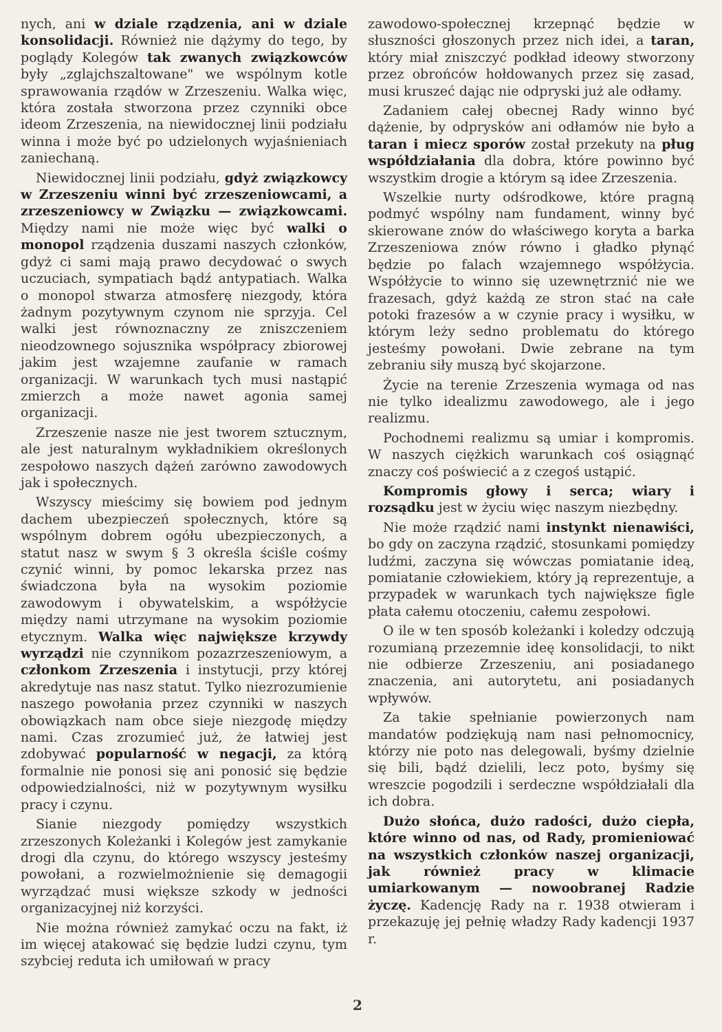nych, ani w dziale rządzenia, ani w dziale konsolidacji. Również nie dążymy do tego, by poglądy Kolegów tak zwanych związkowców były „zglajchszaltowane" we wspólnym kotle sprawowania rządów w Zrzeszeniu. Walka więc, która została stworzona przez czynniki obce ideom Zrzeszenia, na niewidocznej linii podziału winna i może być po udzielonych wyjaśnieniach zaniechaną.
Niewidocznej linii podziału, gdyż związkowcy w Zrzeszeniu winni być zrzeszeniowcami, a zrzeszeniowcy w Związku — związkowcami. Między nami nie może więc być walki o monopol rządzenia duszami naszych członków, gdyż ci sami mają prawo decydować o swych uczuciach, sympatiach bądź antypatiach. Walka o monopol stwarza atmosferę niezgody, która żadnym pozytywnym czynom nie sprzyja. Cel walki jest równoznaczny ze zniszczeniem nieodzownego sojusznika współpracy zbiorowej jakim jest wzajemne zaufanie w ramach organizacji. W warunkach tych musi nastąpić zmierzch a może nawet agonia samej organizacji.
Zrzeszenie nasze nie jest tworem sztucznym, ale jest naturalnym wykładnikiem określonych zespołowo naszych dążeń zarówno zawodowych jak i społecznych.
Wszyscy mieścimy się bowiem pod jednym dachem ubezpieczeń społecznych, które są wspólnym dobrem ogółu ubezpieczonych, a statut nasz w swym § 3 określa ściśle cośmy czynić winni, by pomoc lekarska przez nas świadczona była na wysokim poziomie zawodowym i obywatelskim, a współżycie między nami utrzymane na wysokim poziomie etycznym. Walka więc największe krzywdy wyrządzi nie czynnikom pozazrzeszeniowym, a członkom Zrzeszenia i instytucji, przy której akredytuje nas nasz statut. Tylko niezrozumienie naszego powołania przez czynniki w naszych obowiązkach nam obce sieje niezgodę między nami. Czas zrozumieć już, że łatwiej jest zdobywać popularność w negacji, za którą formalnie nie ponosi się ani ponosić się będzie odpowiedzialności, niż w pozytywnym wysiłku pracy i czynu.
Sianie niezgody pomiędzy wszystkich zrzeszonych Koleżanki i Kolegów jest zamykanie drogi dla czynu, do którego wszyscy jesteśmy powołani, a rozwielmożnienie się demagogii wyrządzać musi większe szkody w jedności organizacyjnej niż korzyści.
Nie można również zamykać oczu na fakt, iż im więcej atakować się będzie ludzi czynu, tym szybciej reduta ich umiłowań w pracy
zawodowo-społecznej krzepnąć będzie w słuszności głoszonych przez nich idei, a taran, który miał zniszczyć podkład ideowy stworzony przez obrońców hołdowanych przez się zasad, musi kruszeć dając nie odpryski już ale odłamy.
Zadaniem całej obecnej Rady winno być dążenie, by odprysków ani odłamów nie było a taran i miecz sporów został przekuty na pług współdziałania dla dobra, które powinno być wszystkim drogie a którym są idee Zrzeszenia.
Wszelkie nurty odśrodkowe, które pragną podmyć wspólny nam fundament, winny być skierowane znów do właściwego koryta a barka Zrzeszeniowa znów równo i gładko płynąć będzie po falach wzajemnego współżycia. Współżycie to winno się uzewnętrznić nie we frazesach, gdyż każdą ze stron stać na całe potoki frazesów a w czynie pracy i wysiłku, w którym leży sedno problematu do którego jesteśmy powołani. Dwie zebrane na tym zebraniu siły muszą być skojarzone.
Życie na terenie Zrzeszenia wymaga od nas nie tylko idealizmu zawodowego, ale i jego realizmu.
Pochodnemi realizmu są umiar i kompromis. W naszych ciężkich warunkach coś osiągnąć znaczy coś poświecić a z czegoś ustąpić.
Kompromis głowy i serca; wiary i rozsądku jest w życiu więc naszym niezbędny.
Nie może rządzić nami instynkt nienawiści, bo gdy on zaczyna rządzić, stosunkami pomiędzy ludźmi, zaczyna się wówczas pomiatanie ideą, pomiatanie człowiekiem, który ją reprezentuje, a przypadek w warunkach tych największe figle płata całemu otoczeniu, całemu zespołowi.
O ile w ten sposób koleżanki i koledzy odczują rozumianą przezemnie ideę konsolidacji, to nikt nie odbierze Zrzeszeniu, ani posiadanego znaczenia, ani autorytetu, ani posiadanych wpływów.
Za takie spełnianie powierzonych nam mandatów podziękują nam nasi pełnomocnicy, którzy nie poto nas delegowali, byśmy dzielnie się bili, bądź dzielili, lecz poto, byśmy się wreszcie pogodzili i serdeczne współdziałali dla ich dobra.
Dużo słońca, dużo radości, dużo ciepła, które winno od nas, od Rady, promieniować na wszystkich członków naszej organizacji, jak również pracy w klimacie umiarkowanym — nowoobranej Radzie życzę. Kadencję Rady na r. 1938 otwieram i przekazuję jej pełnię władzy Rady kadencji 1937 r.
2